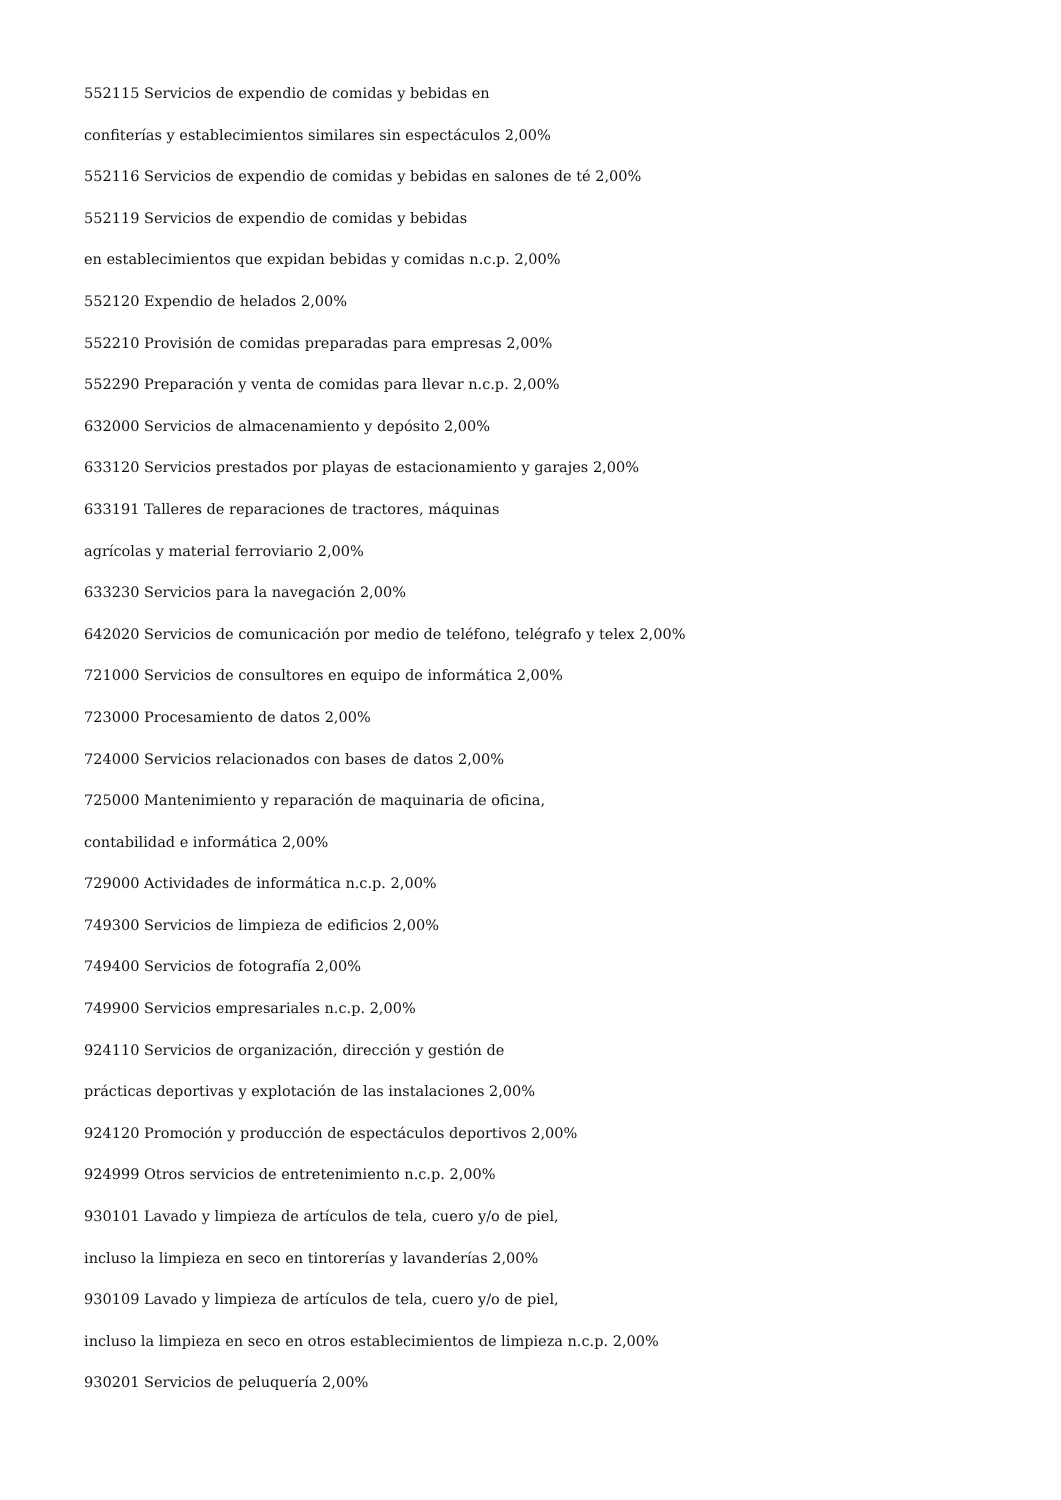552115 Servicios de expendio de comidas y bebidas en
confiterías y establecimientos similares sin espectáculos 2,00%
552116 Servicios de expendio de comidas y bebidas en salones de té 2,00%
552119 Servicios de expendio de comidas y bebidas
en establecimientos que expidan bebidas y comidas n.c.p. 2,00%
552120 Expendio de helados 2,00%
552210 Provisión de comidas preparadas para empresas 2,00%
552290 Preparación y venta de comidas para llevar n.c.p. 2,00%
632000 Servicios de almacenamiento y depósito 2,00%
633120 Servicios prestados por playas de estacionamiento y garajes 2,00%
633191 Talleres de reparaciones de tractores, máquinas
agrícolas y material ferroviario 2,00%
633230 Servicios para la navegación 2,00%
642020 Servicios de comunicación por medio de teléfono, telégrafo y telex 2,00%
721000 Servicios de consultores en equipo de informática 2,00%
723000 Procesamiento de datos 2,00%
724000 Servicios relacionados con bases de datos 2,00%
725000 Mantenimiento y reparación de maquinaria de oficina,
contabilidad e informática 2,00%
729000 Actividades de informática n.c.p. 2,00%
749300 Servicios de limpieza de edificios 2,00%
749400 Servicios de fotografía 2,00%
749900 Servicios empresariales n.c.p. 2,00%
924110 Servicios de organización, dirección y gestión de
prácticas deportivas y explotación de las instalaciones 2,00%
924120 Promoción y producción de espectáculos deportivos 2,00%
924999 Otros servicios de entretenimiento n.c.p. 2,00%
930101 Lavado y limpieza de artículos de tela, cuero y/o de piel,
incluso la limpieza en seco en tintorerías y lavanderías 2,00%
930109 Lavado y limpieza de artículos de tela, cuero y/o de piel,
incluso la limpieza en seco en otros establecimientos de limpieza n.c.p. 2,00%
930201 Servicios de peluquería 2,00%